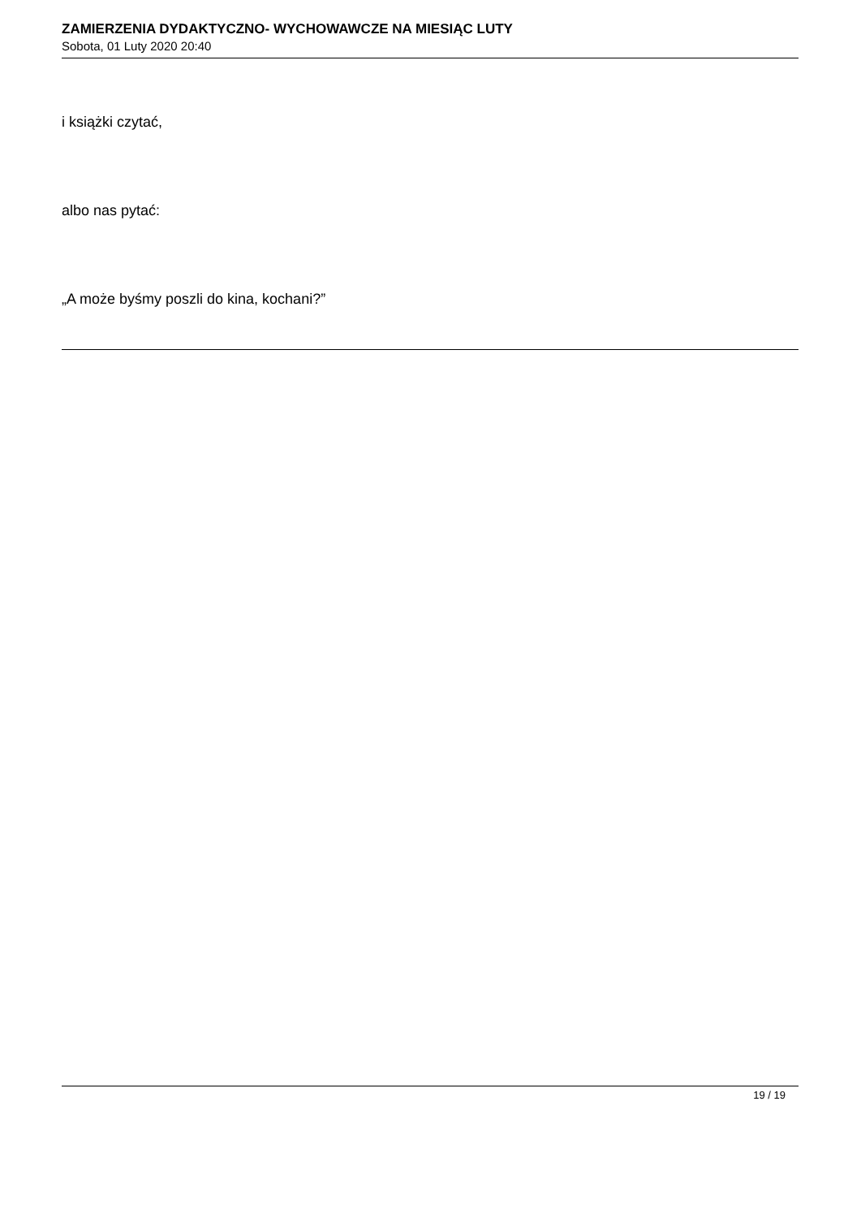ZAMIERZENIA DYDAKTYCZNO- WYCHOWAWCZE NA MIESIĄC LUTY
Sobota, 01 Luty 2020 20:40
i książki czytać,
albo nas pytać:
„A może byśmy poszli do kina, kochani?”
19 / 19